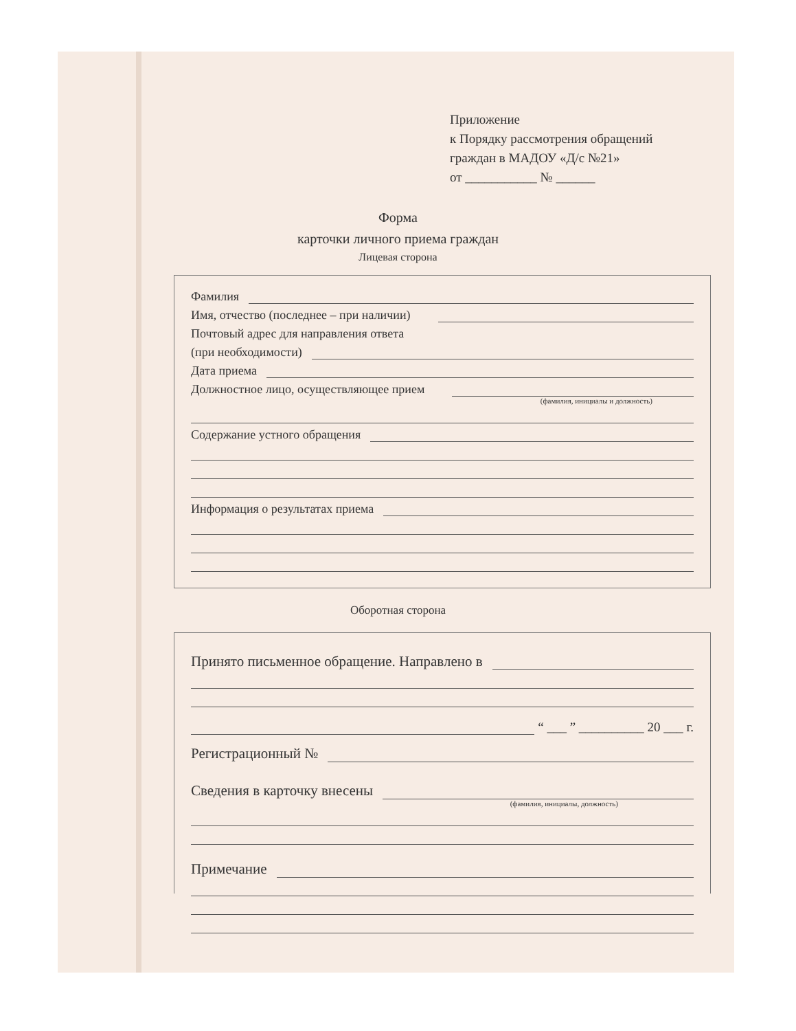Приложение
к Порядку рассмотрения обращений
граждан в МАДОУ «Д/с №21»
от ___________ № ______
Форма
карточки личного приема граждан
Лицевая сторона
Фамилия
Имя, отчество (последнее – при наличии)
Почтовый адрес для направления ответа
(при необходимости)
Дата приема
Должностное лицо, осуществляющее прием
(фамилия, инициалы и должность)
Содержание устного обращения
Информация о результатах приема
Оборотная сторона
Принято письменное обращение. Направлено в
“ ___ ” __________ 20 ___ г.
Регистрационный №
Сведения в карточку внесены
(фамилия, инициалы, должность)
Примечание